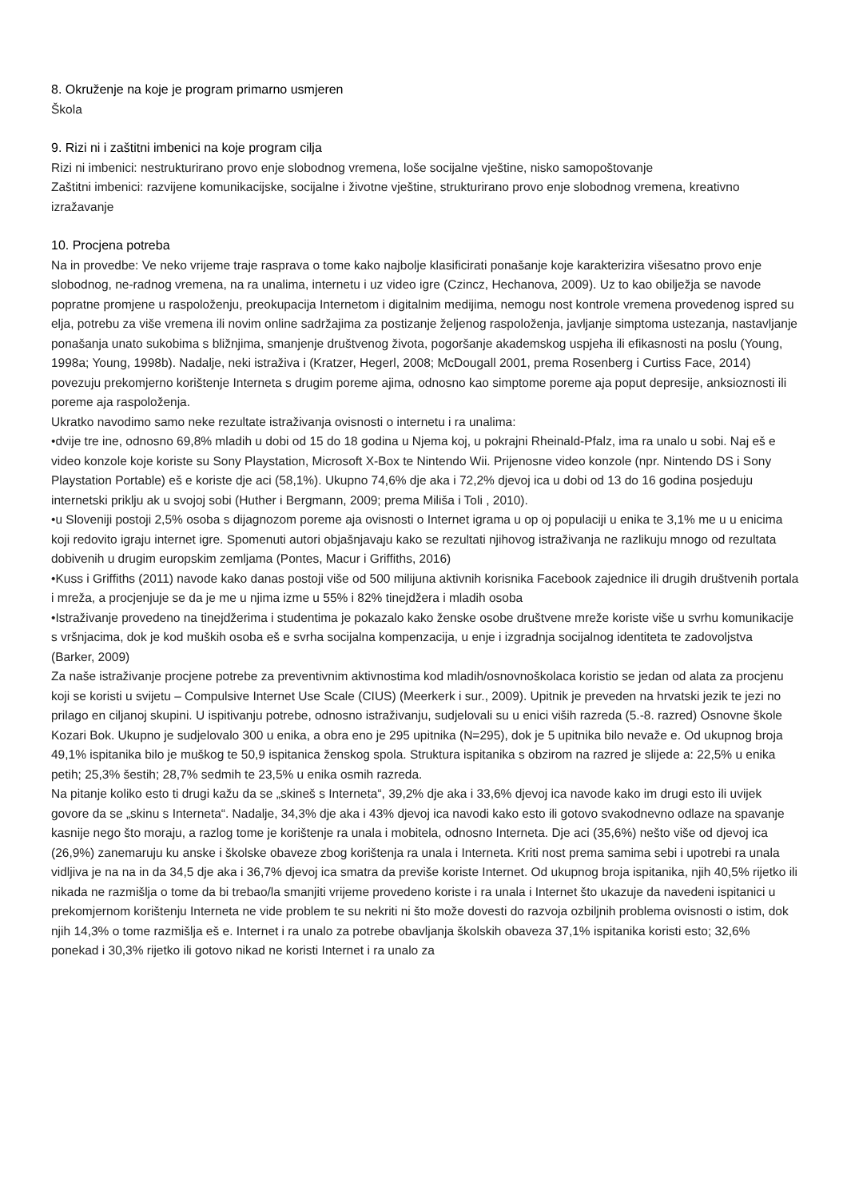8. Okruženje na koje je program primarno usmjeren
Škola
9. Rizi ni i zaštitni imbenici na koje program cilja
Rizi ni imbenici: nestrukturirano provo enje slobodnog vremena, loše socijalne vještine, nisko samopoštovanje
Zaštitni imbenici: razvijene komunikacijske, socijalne i životne vještine, strukturirano provo enje slobodnog vremena, kreativno izražavanje
10. Procjena potreba
Na in provedbe: Ve neko vrijeme traje rasprava o tome kako najbolje klasificirati ponašanje koje karakterizira višesatno provo enje slobodnog, ne-radnog vremena, na ra unalima, internetu i uz video igre (Czincz, Hechanova, 2009). Uz to kao obilježja se navode popratne promjene u raspoloženju, preokupacija Internetom i digitalnim medijima, nemogu nost kontrole vremena provedenog ispred su elja, potrebu za više vremena ili novim online sadržajima za postizanje željenog raspoloženja, javljanje simptoma ustezanja, nastavljanje ponašanja unato sukobima s bližnjima, smanjenje društvenog života, pogoršanje akademskog uspjeha ili efikasnosti na poslu (Young, 1998a; Young, 1998b). Nadalje, neki istraživa i (Kratzer, Hegerl, 2008; McDougall 2001, prema Rosenberg i Curtiss Face, 2014) povezuju prekomjerno korištenje Interneta s drugim poreme ajima, odnosno kao simptome poreme aja poput depresije, anksioznosti ili poreme aja raspoloženja.
Ukratko navodimo samo neke rezultate istraživanja ovisnosti o internetu i ra unalima:
•dvije tre ine, odnosno 69,8% mladih u dobi od 15 do 18 godina u Njema koj, u pokrajni Rheinald-Pfalz, ima ra unalo u sobi. Naj eš e video konzole koje koriste su Sony Playstation, Microsoft X-Box te Nintendo Wii. Prijenosne video konzole (npr. Nintendo DS i Sony Playstation Portable) eš e koriste dje aci (58,1%). Ukupno 74,6% dje aka i 72,2% djevoj ica u dobi od 13 do 16 godina posjeduju internetski priklju ak u svojoj sobi (Huther i Bergmann, 2009; prema Miliša i Toli , 2010).
•u Sloveniji postoji 2,5% osoba s dijagnozom poreme aja ovisnosti o Internet igrama u op oj populaciji u enika te 3,1% me u u enicima koji redovito igraju internet igre. Spomenuti autori objašnjavaju kako se rezultati njihovog istraživanja ne razlikuju mnogo od rezultata dobivenih u drugim europskim zemljama (Pontes, Macur i Griffiths, 2016)
•Kuss i Griffiths (2011) navode kako danas postoji više od 500 milijuna aktivnih korisnika Facebook zajednice ili drugih društvenih portala i mreža, a procjenjuje se da je me u njima izme u 55% i 82% tinejdžera i mladih osoba
•Istraživanje provedeno na tinejdžerima i studentima je pokazalo kako ženske osobe društvene mreže koriste više u svrhu komunikacije s vršnjacima, dok je kod muških osoba eš e svrha socijalna kompenzacija, u enje i izgradnja socijalnog identiteta te zadovoljstva (Barker, 2009)
Za naše istraživanje procjene potrebe za preventivnim aktivnostima kod mladih/osnovnoškolaca koristio se jedan od alata za procjenu koji se koristi u svijetu – Compulsive Internet Use Scale (CIUS) (Meerkerk i sur., 2009). Upitnik je preveden na hrvatski jezik te jezi no prilago en ciljanoj skupini. U ispitivanju potrebe, odnosno istraživanju, sudjelovali su u enici viših razreda (5.-8. razred) Osnovne škole Kozari Bok. Ukupno je sudjelovalo 300 u enika, a obra eno je 295 upitnika (N=295), dok je 5 upitnika bilo nevaže e. Od ukupnog broja 49,1% ispitanika bilo je muškog te 50,9 ispitanica ženskog spola. Struktura ispitanika s obzirom na razred je slijede a: 22,5% u enika petih; 25,3% šestih; 28,7% sedmih te 23,5% u enika osmih razreda.
Na pitanje koliko esto ti drugi kažu da se „skineš s Interneta“, 39,2% dje aka i 33,6% djevoj ica navode kako im drugi esto ili uvijek govore da se „skinu s Interneta“. Nadalje, 34,3% dje aka i 43% djevoj ica navodi kako esto ili gotovo svakodnevno odlaze na spavanje kasnije nego što moraju, a razlog tome je korištenje ra unala i mobitela, odnosno Interneta. Dje aci (35,6%) nešto više od djevoj ica (26,9%) zanemaruju ku anske i školske obaveze zbog korištenja ra unala i Interneta. Kriti nost prema samima sebi i upotrebi ra unala vidljiva je na na in da 34,5 dje aka i 36,7% djevoj ica smatra da previše koriste Internet. Od ukupnog broja ispitanika, njih 40,5% rijetko ili nikada ne razmišlja o tome da bi trebao/la smanjiti vrijeme provedeno koriste i ra unala i Internet što ukazuje da navedeni ispitanici u prekomjernom korištenju Interneta ne vide problem te su nekriti ni što može dovesti do razvoja ozbiljnih problema ovisnosti o istim, dok njih 14,3% o tome razmišlja eš e. Internet i ra unalo za potrebe obavljanja školskih obaveza 37,1% ispitanika koristi esto; 32,6% ponekad i 30,3% rijetko ili gotovo nikad ne koristi Internet i ra unalo za